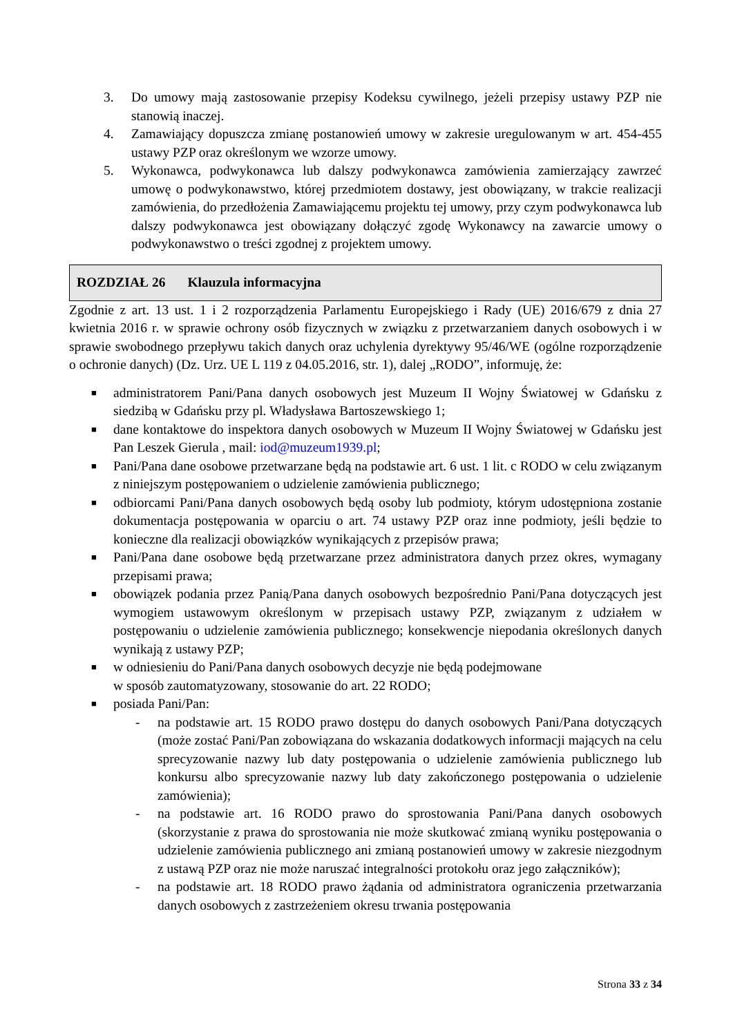3. Do umowy mają zastosowanie przepisy Kodeksu cywilnego, jeżeli przepisy ustawy PZP nie stanowią inaczej.
4. Zamawiający dopuszcza zmianę postanowień umowy w zakresie uregulowanym w art. 454-455 ustawy PZP oraz określonym we wzorze umowy.
5. Wykonawca, podwykonawca lub dalszy podwykonawca zamówienia zamierzający zawrzeć umowę o podwykonawstwo, której przedmiotem dostawy, jest obowiązany, w trakcie realizacji zamówienia, do przedłożenia Zamawiającemu projektu tej umowy, przy czym podwykonawca lub dalszy podwykonawca jest obowiązany dołączyć zgodę Wykonawcy na zawarcie umowy o podwykonawstwo o treści zgodnej z projektem umowy.
ROZDZIAŁ 26 Klauzula informacyjna
Zgodnie z art. 13 ust. 1 i 2 rozporządzenia Parlamentu Europejskiego i Rady (UE) 2016/679 z dnia 27 kwietnia 2016 r. w sprawie ochrony osób fizycznych w związku z przetwarzaniem danych osobowych i w sprawie swobodnego przepływu takich danych oraz uchylenia dyrektywy 95/46/WE (ogólne rozporządzenie o ochronie danych) (Dz. Urz. UE L 119 z 04.05.2016, str. 1), dalej „RODO”, informuję, że:
■
administratorem Pani/Pana danych osobowych jest Muzeum II Wojny Światowej w Gdańsku z siedzibą w Gdańsku przy pl. Władysława Bartoszewskiego 1;
■
dane kontaktowe do inspektora danych osobowych w Muzeum II Wojny Światowej w Gdańsku jest Pan Leszek Gierula , mail: iod@muzeum1939.pl;
■
Pani/Pana dane osobowe przetwarzane będą na podstawie art. 6 ust. 1 lit. c RODO w celu związanym z niniejszym postępowaniem o udzielenie zamówienia publicznego;
■
odbiorcami Pani/Pana danych osobowych będą osoby lub podmioty, którym udostępniona zostanie dokumentacja postępowania w oparciu o art. 74 ustawy PZP oraz inne podmioty, jeśli będzie to konieczne dla realizacji obowiązków wynikających z przepisów prawa;
■
Pani/Pana dane osobowe będą przetwarzane przez administratora danych przez okres, wymagany przepisami prawa;
■
obowiązek podania przez Panią/Pana danych osobowych bezpośrednio Pani/Pana dotyczących jest wymogiem ustawowym określonym w przepisach ustawy PZP, związanym z udziałem w postępowaniu o udzielenie zamówienia publicznego; konsekwencje niepodania określonych danych wynikają z ustawy PZP;
■
w odniesieniu do Pani/Pana danych osobowych decyzje nie będą podejmowane
w sposób zautomatyzowany, stosowanie do art. 22 RODO;
■
posiada Pani/Pan:
- na podstawie art. 15 RODO prawo dostępu do danych osobowych Pani/Pana dotyczących (może zostać Pani/Pan zobowiązana do wskazania dodatkowych informacji mających na celu sprecyzowanie nazwy lub daty postępowania o udzielenie zamówienia publicznego lub konkursu albo sprecyzowanie nazwy lub daty zakończonego postępowania o udzielenie zamówienia);
- na podstawie art. 16 RODO prawo do sprostowania Pani/Pana danych osobowych (skorzystanie z prawa do sprostowania nie może skutkować zmianą wyniku postępowania o udzielenie zamówienia publicznego ani zmianą postanowień umowy w zakresie niezgodnym z ustawą PZP oraz nie może naruszać integralności protokołu oraz jego załączników);
- na podstawie art. 18 RODO prawo żądania od administratora ograniczenia przetwarzania danych osobowych z zastrzeżeniem okresu trwania postępowania
Strona 33 z 34